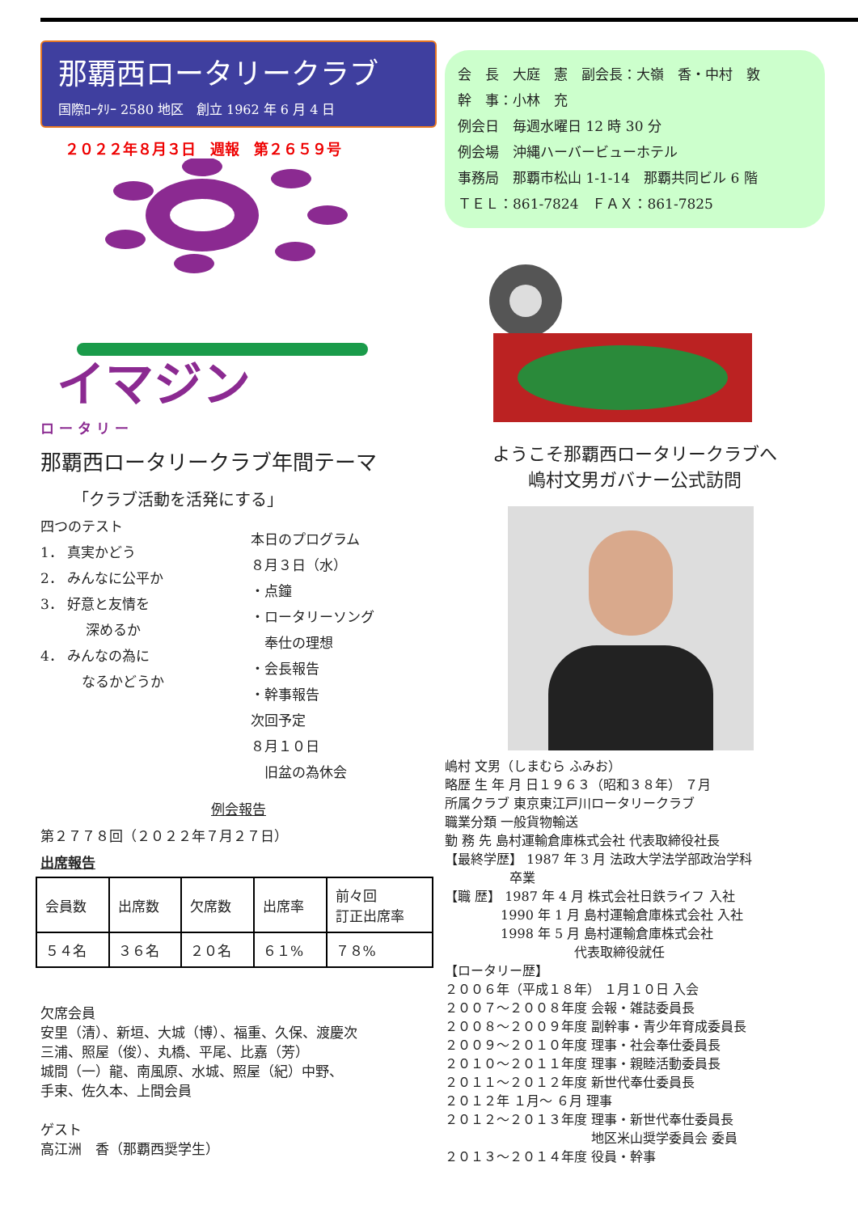那覇西ロータリークラブ
国際ﾛｰﾀﾘｰ 2580 地区　創立 1962 年 6 月 4 日
２０２２年８月３日　週報　第２６５９号
イマジン
ロ ー タ リ ー
那覇西ロータリークラブ年間テーマ
「クラブ活動を活発にする」
四つのテスト
1． 真実かどう
2． みんなに公平か
3． 好意と友情を
　　　 深めるか
4． みんなの為に
　　　なるかどうか
本日のプログラム
８月３日（水）
・点鐘
・ロータリーソング
　奉仕の理想
・会長報告
・幹事報告
次回予定
８月１０日
　旧盆の為休会
例会報告
第２７７８回（２０２２年７月２７日）
出席報告
| 会員数 | 出席数 | 欠席数 | 出席率 | 前々回 訂正出席率 |
| ５４名 | ３６名 | ２０名 | ６１% | ７８% |
欠席会員
安里（清）、新垣、大城（博）、福重、久保、渡慶次
三浦、照屋（俊）、丸橋、平尾、比嘉（芳）
城間（一）龍、南風原、水城、照屋（紀）中野、
手束、佐久本、上間会員
ゲスト
高江洲　香（那覇西奨学生）
会　長　大庭　憲　副会長：大嶺　香・中村　敦
幹　事：小林　充
例会日　毎週水曜日 12 時 30 分
例会場　沖縄ハーバービューホテル
事務局　那覇市松山 1-1-14　那覇共同ビル 6 階
ＴＥＬ：861-7824　ＦＡＸ：861-7825
ようこそ那覇西ロータリークラブへ
嶋村文男ガバナー公式訪問
嶋村 文男（しまむら ふみお）
略歴 生 年 月 日１９６３（昭和３８年） ７月
所属クラブ 東京東江戸川ロータリークラブ
職業分類 一般貨物輸送
勤 務 先 島村運輸倉庫株式会社 代表取締役社長
【最終学歴】 1987 年 3 月 法政大学法学部政治学科
　　　　　卒業
【職 歴】 1987 年 4 月 株式会社日鉄ライフ 入社
　　　　 1990 年 1 月 島村運輸倉庫株式会社 入社
　　　　 1998 年 5 月 島村運輸倉庫株式会社
　　　　　　　　　　代表取締役就任
【ロータリー歴】
２００６年（平成１８年） １月１０日 入会
２００７～２００８年度 会報・雑誌委員長
２００８～２００９年度 副幹事・青少年育成委員長
２００９～２０１０年度 理事・社会奉仕委員長
２０１０～２０１１年度 理事・親睦活動委員長
２０１１～２０１２年度 新世代奉仕委員長
２０１２年 １月～ ６月 理事
２０１２～２０１３年度 理事・新世代奉仕委員長
　　　　　　　　　　　 地区米山奨学委員会 委員
２０１３～２０１４年度 役員・幹事